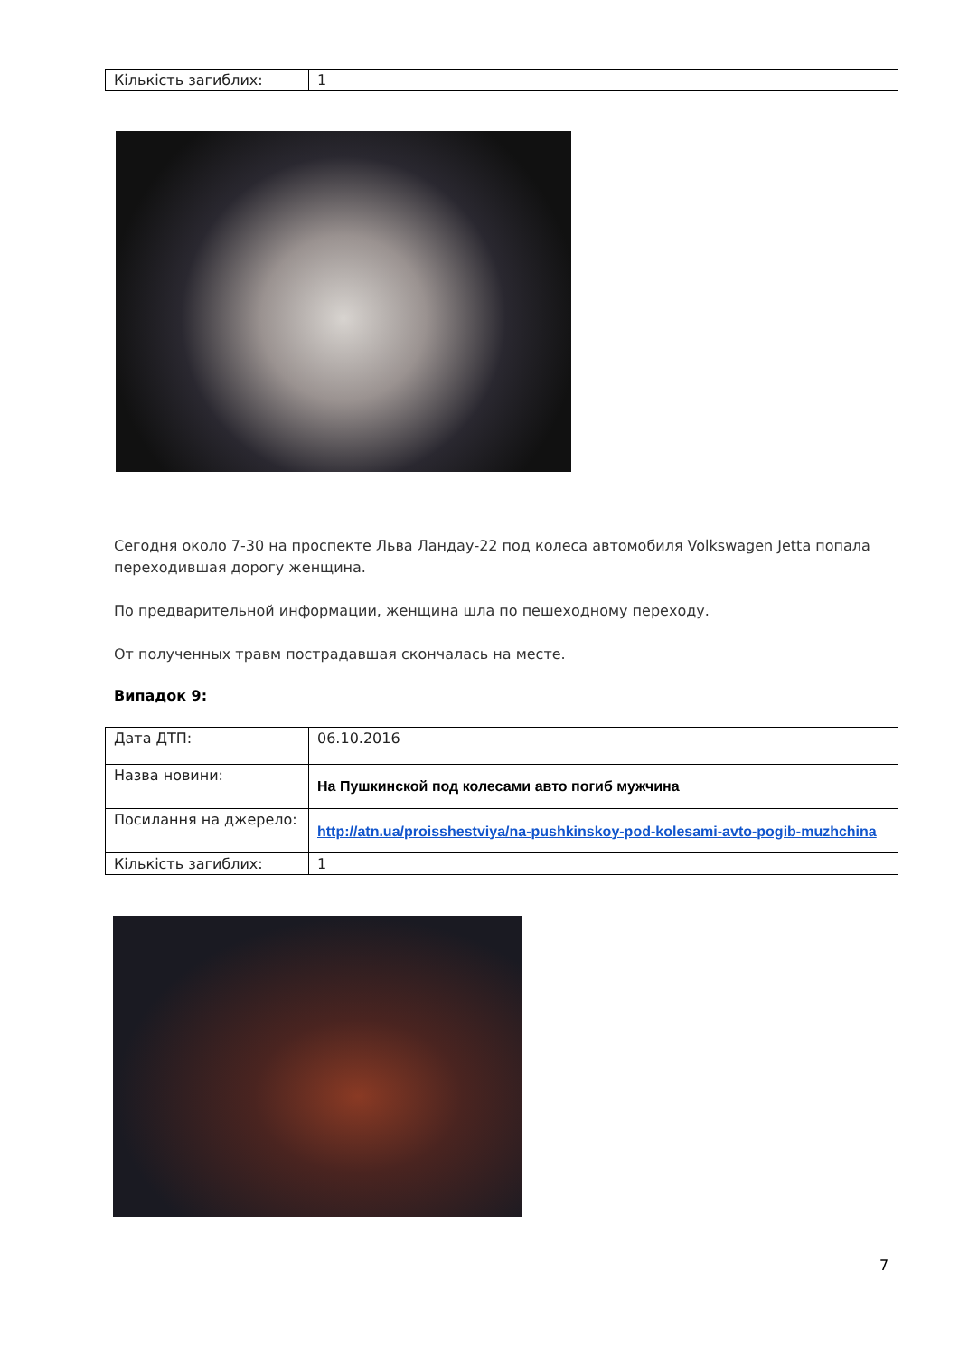| Кількість загиблих: | 1 |
Сегодня около 7-30 на проспекте Льва Ландау-22 под колеса автомобиля Volkswagen Jetta попала переходившая дорогу женщина.
По предварительной информации, женщина шла по пешеходному переходу.
От полученных травм пострадавшая скончалась на месте.
Випадок 9:
| Дата ДТП: | 06.10.2016 |
| Назва новини: | На Пушкинской под колесами авто погиб мужчина |
| Посилання на джерело: | http://atn.ua/proisshestviya/na-pushkinskoy-pod-kolesami-avto-pogib-muzhchina |
| Кількість загиблих: | 1 |
7